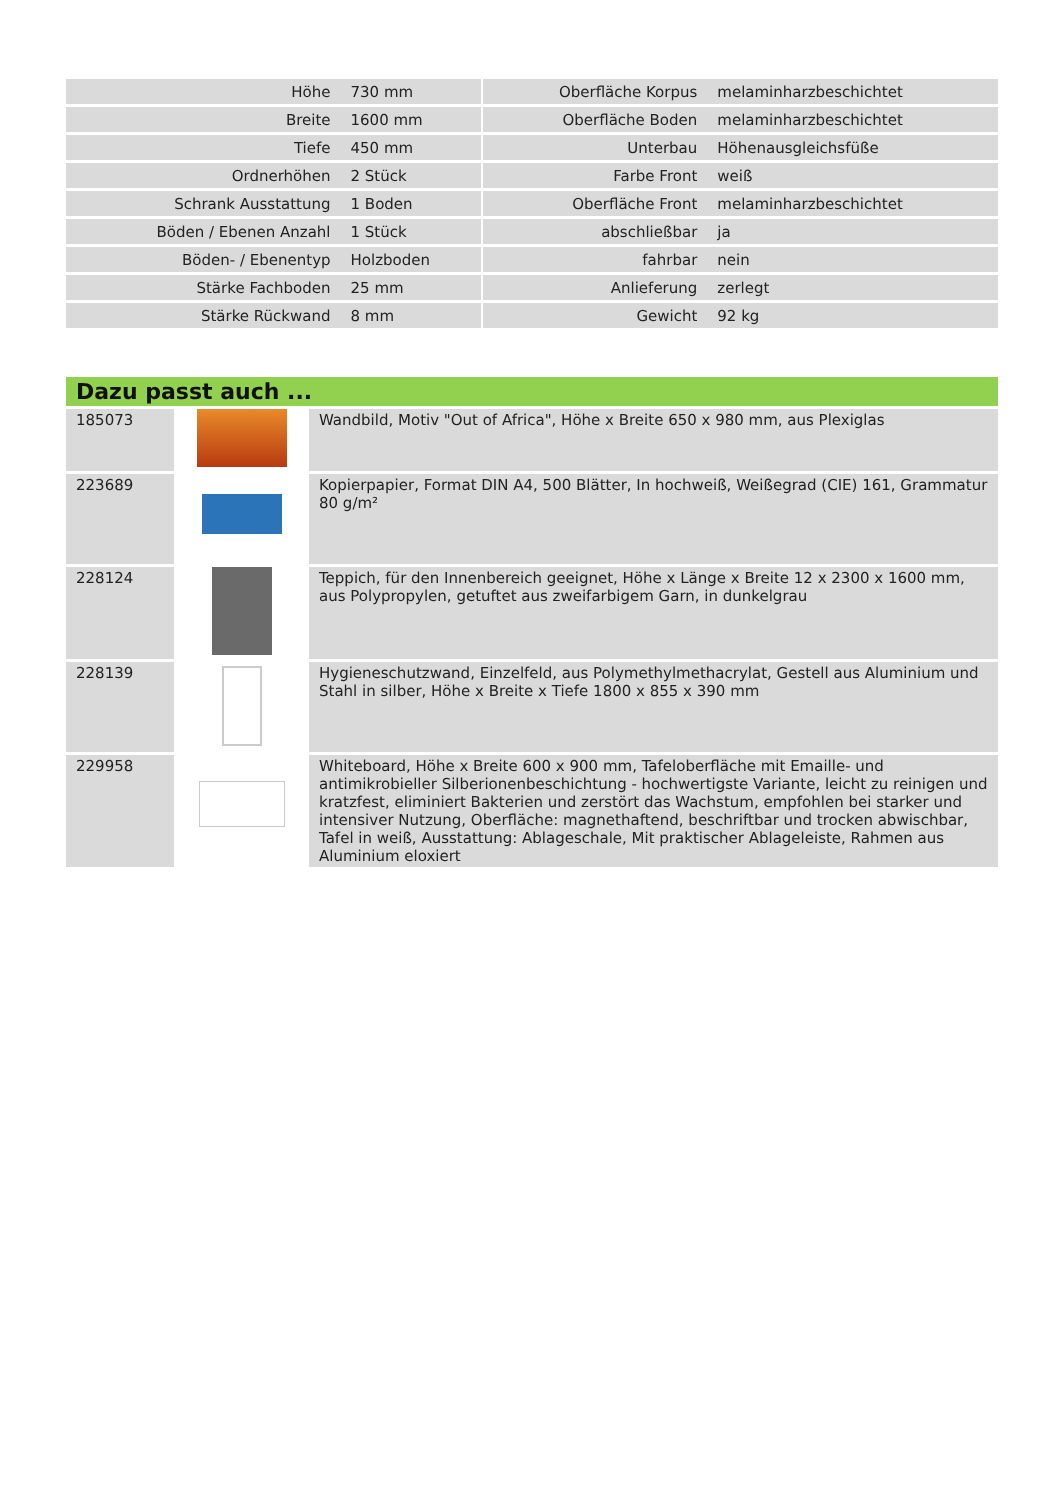| Höhe | 730 mm | | Oberfläche Korpus | melaminharzbeschichtet |
| Breite | 1600 mm | | Oberfläche Boden | melaminharzbeschichtet |
| Tiefe | 450 mm | | Unterbau | Höhenausgleichsfüße |
| Ordnerhöhen | 2 Stück | | Farbe Front | weiß |
| Schrank Ausstattung | 1 Boden | | Oberfläche Front | melaminharzbeschichtet |
| Böden / Ebenen Anzahl | 1 Stück | | abschließbar | ja |
| Böden- / Ebenentyp | Holzboden | | fahrbar | nein |
| Stärke Fachboden | 25 mm | | Anlieferung | zerlegt |
| Stärke Rückwand | 8 mm | | Gewicht | 92 kg |
Dazu passt auch ...
| 185073 | | Wandbild, Motiv "Out of Africa", Höhe x Breite 650 x 980 mm, aus Plexiglas |
| 223689 | | Kopierpapier, Format DIN A4, 500 Blätter, In hochweiß, Weißegrad (CIE) 161, Grammatur 80 g/m² |
| 228124 | | Teppich, für den Innenbereich geeignet, Höhe x Länge x Breite 12 x 2300 x 1600 mm, aus Polypropylen, getuftet aus zweifarbigem Garn, in dunkelgrau |
| 228139 | | Hygieneschutzwand, Einzelfeld, aus Polymethylmethacrylat, Gestell aus Aluminium und Stahl in silber, Höhe x Breite x Tiefe 1800 x 855 x 390 mm |
| 229958 | | Whiteboard, Höhe x Breite 600 x 900 mm, Tafeloberfläche mit Emaille- und antimikrobieller Silberionenbeschichtung - hochwertigste Variante, leicht zu reinigen und kratzfest, eliminiert Bakterien und zerstört das Wachstum, empfohlen bei starker und intensiver Nutzung, Oberfläche: magnethaftend, beschriftbar und trocken abwischbar, Tafel in weiß, Ausstattung: Ablageschale, Mit praktischer Ablageleiste, Rahmen aus Aluminium eloxiert |